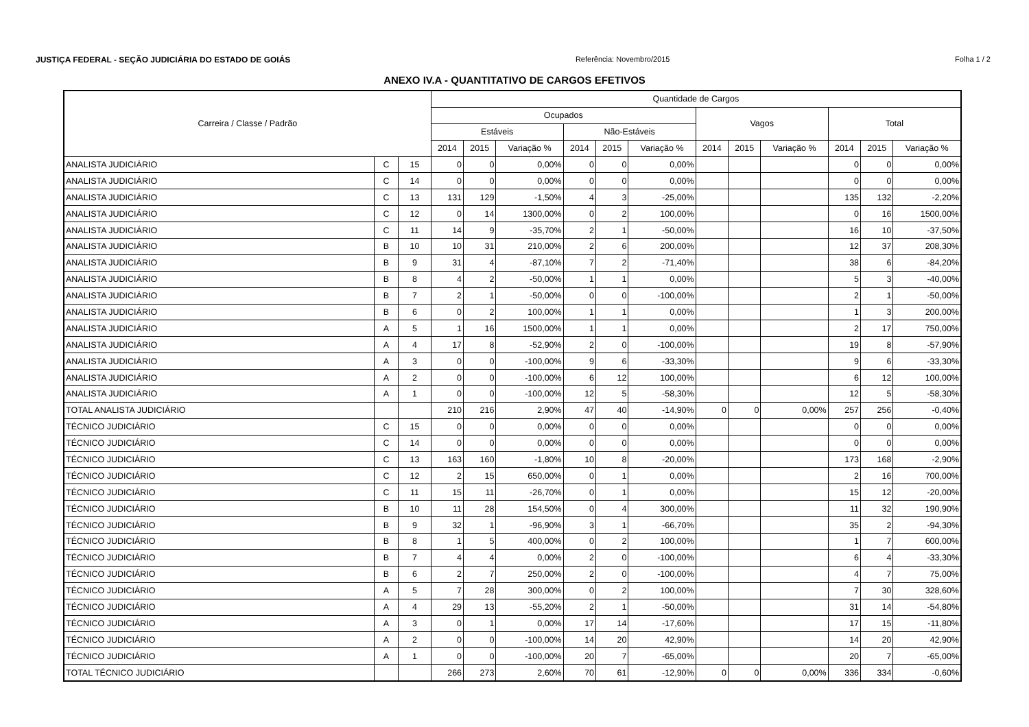JUSTIÇA FEDERAL - SEÇÃO JUDICIÁRIA DO ESTADO DE GOIÁS Referência: Novembro/2015 Folha 1 / 2
ANEXO IV.A - QUANTITATIVO DE CARGOS EFETIVOS
| Carreira / Classe / Padrão | | | Quantidade de Cargos | | | | | | | | | | | |
| --- | --- | --- | --- | --- | --- | --- | --- | --- | --- | --- | --- | --- | --- | --- |
| | | | Ocupados | | | | | | Vagos | | | Total | | |
| | | | Estáveis | | | Não-Estáveis | | | | | | | | |
| | | | 2014 | 2015 | Variação % | 2014 | 2015 | Variação % | 2014 | 2015 | Variação % | 2014 | 2015 | Variação % |
| ANALISTA JUDICIÁRIO | C | 15 | 0 | 0 | 0,00% | 0 | 0 | 0,00% | | | | 0 | 0 | 0,00% |
| ANALISTA JUDICIÁRIO | C | 14 | 0 | 0 | 0,00% | 0 | 0 | 0,00% | | | | 0 | 0 | 0,00% |
| ANALISTA JUDICIÁRIO | C | 13 | 131 | 129 | -1,50% | 4 | 3 | -25,00% | | | | 135 | 132 | -2,20% |
| ANALISTA JUDICIÁRIO | C | 12 | 0 | 14 | 1300,00% | 0 | 2 | 100,00% | | | | 0 | 16 | 1500,00% |
| ANALISTA JUDICIÁRIO | C | 11 | 14 | 9 | -35,70% | 2 | 1 | -50,00% | | | | 16 | 10 | -37,50% |
| ANALISTA JUDICIÁRIO | B | 10 | 10 | 31 | 210,00% | 2 | 6 | 200,00% | | | | 12 | 37 | 208,30% |
| ANALISTA JUDICIÁRIO | B | 9 | 31 | 4 | -87,10% | 7 | 2 | -71,40% | | | | 38 | 6 | -84,20% |
| ANALISTA JUDICIÁRIO | B | 8 | 4 | 2 | -50,00% | 1 | 1 | 0,00% | | | | 5 | 3 | -40,00% |
| ANALISTA JUDICIÁRIO | B | 7 | 2 | 1 | -50,00% | 0 | 0 | -100,00% | | | | 2 | 1 | -50,00% |
| ANALISTA JUDICIÁRIO | B | 6 | 0 | 2 | 100,00% | 1 | 1 | 0,00% | | | | 1 | 3 | 200,00% |
| ANALISTA JUDICIÁRIO | A | 5 | 1 | 16 | 1500,00% | 1 | 1 | 0,00% | | | | 2 | 17 | 750,00% |
| ANALISTA JUDICIÁRIO | A | 4 | 17 | 8 | -52,90% | 2 | 0 | -100,00% | | | | 19 | 8 | -57,90% |
| ANALISTA JUDICIÁRIO | A | 3 | 0 | 0 | -100,00% | 9 | 6 | -33,30% | | | | 9 | 6 | -33,30% |
| ANALISTA JUDICIÁRIO | A | 2 | 0 | 0 | -100,00% | 6 | 12 | 100,00% | | | | 6 | 12 | 100,00% |
| ANALISTA JUDICIÁRIO | A | 1 | 0 | 0 | -100,00% | 12 | 5 | -58,30% | | | | 12 | 5 | -58,30% |
| TOTAL ANALISTA JUDICIÁRIO | | | 210 | 216 | 2,90% | 47 | 40 | -14,90% | 0 | 0 | 0,00% | 257 | 256 | -0,40% |
| TÉCNICO JUDICIÁRIO | C | 15 | 0 | 0 | 0,00% | 0 | 0 | 0,00% | | | | 0 | 0 | 0,00% |
| TÉCNICO JUDICIÁRIO | C | 14 | 0 | 0 | 0,00% | 0 | 0 | 0,00% | | | | 0 | 0 | 0,00% |
| TÉCNICO JUDICIÁRIO | C | 13 | 163 | 160 | -1,80% | 10 | 8 | -20,00% | | | | 173 | 168 | -2,90% |
| TÉCNICO JUDICIÁRIO | C | 12 | 2 | 15 | 650,00% | 0 | 1 | 0,00% | | | | 2 | 16 | 700,00% |
| TÉCNICO JUDICIÁRIO | C | 11 | 15 | 11 | -26,70% | 0 | 1 | 0,00% | | | | 15 | 12 | -20,00% |
| TÉCNICO JUDICIÁRIO | B | 10 | 11 | 28 | 154,50% | 0 | 4 | 300,00% | | | | 11 | 32 | 190,90% |
| TÉCNICO JUDICIÁRIO | B | 9 | 32 | 1 | -96,90% | 3 | 1 | -66,70% | | | | 35 | 2 | -94,30% |
| TÉCNICO JUDICIÁRIO | B | 8 | 1 | 5 | 400,00% | 0 | 2 | 100,00% | | | | 1 | 7 | 600,00% |
| TÉCNICO JUDICIÁRIO | B | 7 | 4 | 4 | 0,00% | 2 | 0 | -100,00% | | | | 6 | 4 | -33,30% |
| TÉCNICO JUDICIÁRIO | B | 6 | 2 | 7 | 250,00% | 2 | 0 | -100,00% | | | | 4 | 7 | 75,00% |
| TÉCNICO JUDICIÁRIO | A | 5 | 7 | 28 | 300,00% | 0 | 2 | 100,00% | | | | 7 | 30 | 328,60% |
| TÉCNICO JUDICIÁRIO | A | 4 | 29 | 13 | -55,20% | 2 | 1 | -50,00% | | | | 31 | 14 | -54,80% |
| TÉCNICO JUDICIÁRIO | A | 3 | 0 | 1 | 0,00% | 17 | 14 | -17,60% | | | | 17 | 15 | -11,80% |
| TÉCNICO JUDICIÁRIO | A | 2 | 0 | 0 | -100,00% | 14 | 20 | 42,90% | | | | 14 | 20 | 42,90% |
| TÉCNICO JUDICIÁRIO | A | 1 | 0 | 0 | -100,00% | 20 | 7 | -65,00% | | | | 20 | 7 | -65,00% |
| TOTAL TÉCNICO JUDICIÁRIO | | | 266 | 273 | 2,60% | 70 | 61 | -12,90% | 0 | 0 | 0,00% | 336 | 334 | -0,60% |